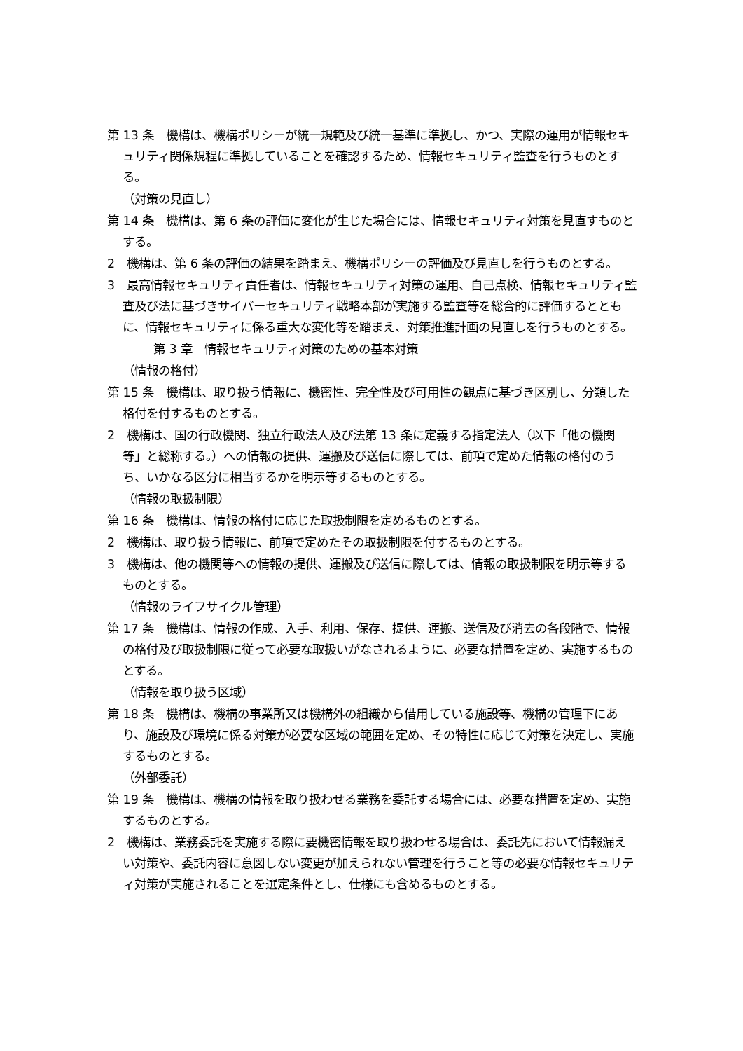第 13 条　機構は、機構ポリシーが統一規範及び統一基準に準拠し、かつ、実際の運用が情報セキュリティ関係規程に準拠していることを確認するため、情報セキュリティ監査を行うものとする。
（対策の見直し）
第 14 条　機構は、第 6 条の評価に変化が生じた場合には、情報セキュリティ対策を見直すものとする。
2　機構は、第 6 条の評価の結果を踏まえ、機構ポリシーの評価及び見直しを行うものとする。
3　最高情報セキュリティ責任者は、情報セキュリティ対策の運用、自己点検、情報セキュリティ監査及び法に基づきサイバーセキュリティ戦略本部が実施する監査等を総合的に評価するとともに、情報セキュリティに係る重大な変化等を踏まえ、対策推進計画の見直しを行うものとする。
第 3 章　情報セキュリティ対策のための基本対策
（情報の格付）
第 15 条　機構は、取り扱う情報に、機密性、完全性及び可用性の観点に基づき区別し、分類した格付を付するものとする。
2　機構は、国の行政機関、独立行政法人及び法第 13 条に定義する指定法人（以下「他の機関等」と総称する。）への情報の提供、運搬及び送信に際しては、前項で定めた情報の格付のうち、いかなる区分に相当するかを明示等するものとする。
（情報の取扱制限）
第 16 条　機構は、情報の格付に応じた取扱制限を定めるものとする。
2　機構は、取り扱う情報に、前項で定めたその取扱制限を付するものとする。
3　機構は、他の機関等への情報の提供、運搬及び送信に際しては、情報の取扱制限を明示等するものとする。
（情報のライフサイクル管理）
第 17 条　機構は、情報の作成、入手、利用、保存、提供、運搬、送信及び消去の各段階で、情報の格付及び取扱制限に従って必要な取扱いがなされるように、必要な措置を定め、実施するものとする。
（情報を取り扱う区域）
第 18 条　機構は、機構の事業所又は機構外の組織から借用している施設等、機構の管理下にあり、施設及び環境に係る対策が必要な区域の範囲を定め、その特性に応じて対策を決定し、実施するものとする。
（外部委託）
第 19 条　機構は、機構の情報を取り扱わせる業務を委託する場合には、必要な措置を定め、実施するものとする。
2　機構は、業務委託を実施する際に要機密情報を取り扱わせる場合は、委託先において情報漏えい対策や、委託内容に意図しない変更が加えられない管理を行うこと等の必要な情報セキュリティ対策が実施されることを選定条件とし、仕様にも含めるものとする。